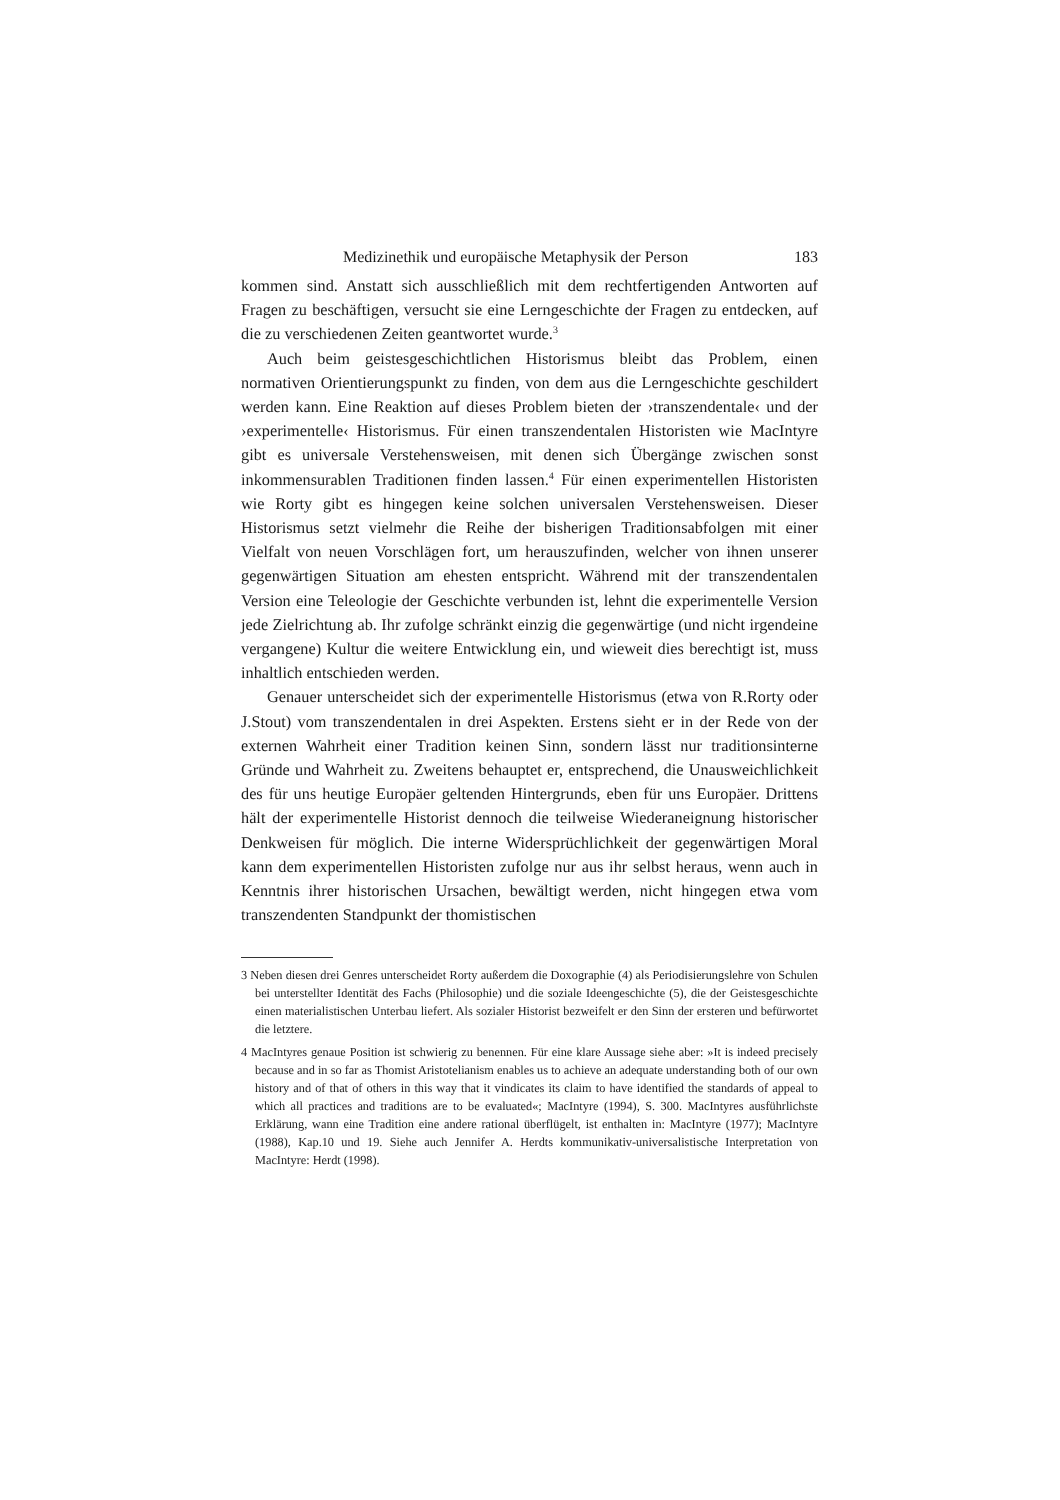Medizinethik und europäische Metaphysik der Person 183
kommen sind. Anstatt sich ausschließlich mit dem rechtfertigenden Antworten auf Fragen zu beschäftigen, versucht sie eine Lerngeschichte der Fragen zu entdecken, auf die zu verschiedenen Zeiten geantwortet wurde.<sup>3</sup>
Auch beim geistesgeschichtlichen Historismus bleibt das Problem, einen normativen Orientierungspunkt zu finden, von dem aus die Lerngeschichte geschildert werden kann. Eine Reaktion auf dieses Problem bieten der ›transzendentale‹ und der ›experimentelle‹ Historismus. Für einen transzendentalen Historisten wie MacIntyre gibt es universale Verstehensweisen, mit denen sich Übergänge zwischen sonst inkommensurablen Traditionen finden lassen.<sup>4</sup> Für einen experimentellen Historisten wie Rorty gibt es hingegen keine solchen universalen Verstehensweisen. Dieser Historismus setzt vielmehr die Reihe der bisherigen Traditionsabfolgen mit einer Vielfalt von neuen Vorschlägen fort, um herauszufinden, welcher von ihnen unserer gegenwärtigen Situation am ehesten entspricht. Während mit der transzendentalen Version eine Teleologie der Geschichte verbunden ist, lehnt die experimentelle Version jede Zielrichtung ab. Ihr zufolge schränkt einzig die gegenwärtige (und nicht irgendeine vergangene) Kultur die weitere Entwicklung ein, und wieweit dies berechtigt ist, muss inhaltlich entschieden werden.
Genauer unterscheidet sich der experimentelle Historismus (etwa von R.Rorty oder J.Stout) vom transzendentalen in drei Aspekten. Erstens sieht er in der Rede von der externen Wahrheit einer Tradition keinen Sinn, sondern lässt nur traditionsinterne Gründe und Wahrheit zu. Zweitens behauptet er, entsprechend, die Unausweichlichkeit des für uns heutige Europäer geltenden Hintergrunds, eben für uns Europäer. Drittens hält der experimentelle Historist dennoch die teilweise Wiederaneignung historischer Denkweisen für möglich. Die interne Widersprüchlichkeit der gegenwärtigen Moral kann dem experimentellen Historisten zufolge nur aus ihr selbst heraus, wenn auch in Kenntnis ihrer historischen Ursachen, bewältigt werden, nicht hingegen etwa vom transzendenten Standpunkt der thomistischen
3 Neben diesen drei Genres unterscheidet Rorty außerdem die Doxographie (4) als Periodisierungslehre von Schulen bei unterstellter Identität des Fachs (Philosophie) und die soziale Ideengeschichte (5), die der Geistesgeschichte einen materialistischen Unterbau liefert. Als sozialer Historist bezweifelt er den Sinn der ersteren und befürwortet die letztere.
4 MacIntyres genaue Position ist schwierig zu benennen. Für eine klare Aussage siehe aber: »It is indeed precisely because and in so far as Thomist Aristotelianism enables us to achieve an adequate understanding both of our own history and of that of others in this way that it vindicates its claim to have identified the standards of appeal to which all practices and traditions are to be evaluated«; MacIntyre (1994), S. 300. MacIntyres ausführlichste Erklärung, wann eine Tradition eine andere rational überflügelt, ist enthalten in: MacIntyre (1977); MacIntyre (1988), Kap.10 und 19. Siehe auch Jennifer A. Herdts kommunikativ-universalistische Interpretation von MacIntyre: Herdt (1998).